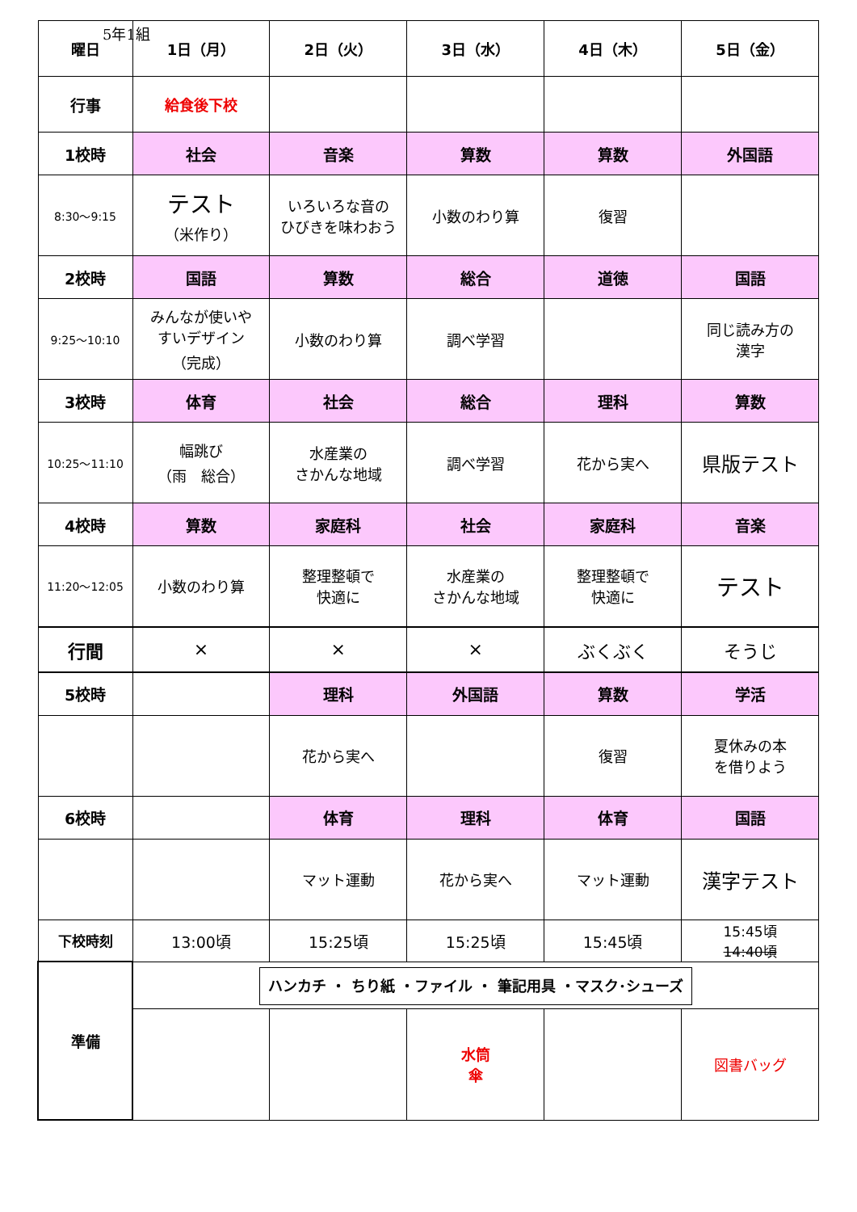5年1組
| 曜日 | 1日（月） | 2日（火） | 3日（水） | 4日（木） | 5日（金） |
| --- | --- | --- | --- | --- | --- |
| 行事 | 給食後下校 | | | | |
| 1校時 | 社会 | 音楽 | 算数 | 算数 | 外国語 |
| 8:30〜9:15 | テスト （米作り） | いろいろな音の ひびきを味わおう | 小数のわり算 | 復習 | |
| 2校時 | 国語 | 算数 | 総合 | 道徳 | 国語 |
| 9:25〜10:10 | みんなが使いや すいデザイン （完成） | 小数のわり算 | 調べ学習 | | 同じ読み方の 漢字 |
| 3校時 | 体育 | 社会 | 総合 | 理科 | 算数 |
| 10:25〜11:10 | 幅跳び （雨 総合） | 水産業の さかんな地域 | 調べ学習 | 花から実へ | 県版テスト |
| 4校時 | 算数 | 家庭科 | 社会 | 家庭科 | 音楽 |
| 11:20〜12:05 | 小数のわり算 | 整理整頓で 快適に | 水産業の さかんな地域 | 整理整頓で 快適に | テスト |
| 行間 | × | × | × | ぶくぶく | そうじ |
| 5校時 | | 理科 | 外国語 | 算数 | 学活 |
| | | 花から実へ | | 復習 | 夏休みの本 を借りよう |
| 6校時 | | 体育 | 理科 | 体育 | 国語 |
| | | マット運動 | 花から実へ | マット運動 | 漢字テスト |
| 下校時刻 | 13:00頃 | 15:25頃 | 15:25頃 | 15:45頃 | 15:45頃 14:40頃 |
| 準備 | ハンカチ ・ ちり紙 ・ファイル ・ 筆記用具 ・マスク･シューズ | | | | |
| | | | 水筒 傘 | | 図書バッグ |